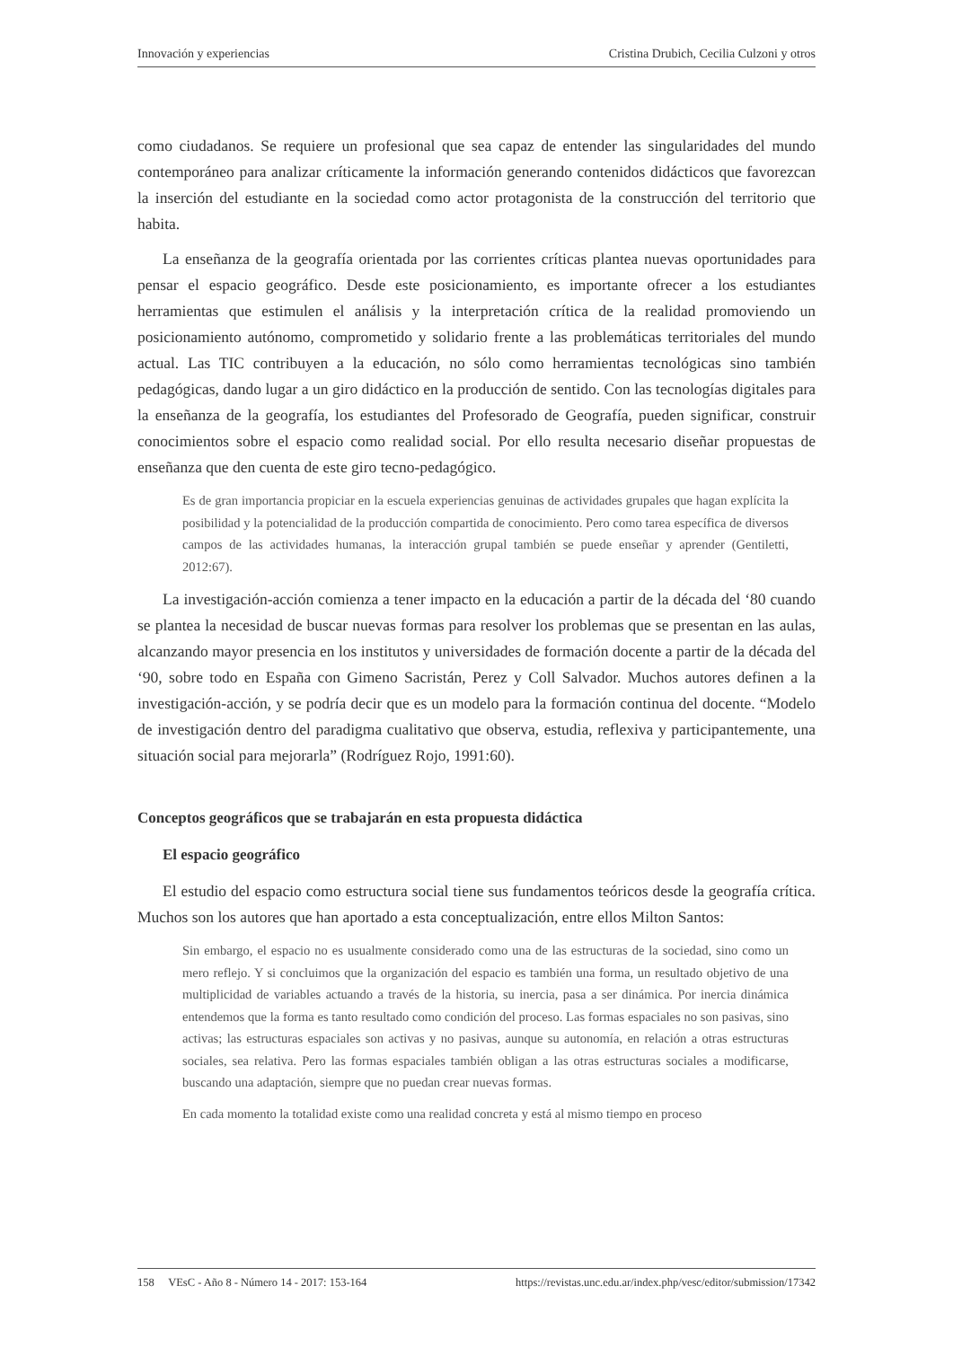Innovación y experiencias Cristina Drubich, Cecilia Culzoni y otros
como ciudadanos. Se requiere un profesional que sea capaz de entender las singularidades del mundo contemporáneo para analizar críticamente la información generando contenidos didácticos que favorezcan la inserción del estudiante en la sociedad como actor protagonista de la construcción del territorio que habita.
La enseñanza de la geografía orientada por las corrientes críticas plantea nuevas oportunidades para pensar el espacio geográfico. Desde este posicionamiento, es importante ofrecer a los estudiantes herramientas que estimulen el análisis y la interpretación crítica de la realidad promoviendo un posicionamiento autónomo, comprometido y solidario frente a las problemáticas territoriales del mundo actual. Las TIC contribuyen a la educación, no sólo como herramientas tecnológicas sino también pedagógicas, dando lugar a un giro didáctico en la producción de sentido. Con las tecnologías digitales para la enseñanza de la geografía, los estudiantes del Profesorado de Geografía, pueden significar, construir conocimientos sobre el espacio como realidad social. Por ello resulta necesario diseñar propuestas de enseñanza que den cuenta de este giro tecno-pedagógico.
Es de gran importancia propiciar en la escuela experiencias genuinas de actividades grupales que hagan explícita la posibilidad y la potencialidad de la producción compartida de conocimiento. Pero como tarea específica de diversos campos de las actividades humanas, la interacción grupal también se puede enseñar y aprender (Gentiletti, 2012:67).
La investigación-acción comienza a tener impacto en la educación a partir de la década del ‘80 cuando se plantea la necesidad de buscar nuevas formas para resolver los problemas que se presentan en las aulas, alcanzando mayor presencia en los institutos y universidades de formación docente a partir de la década del ‘90, sobre todo en España con Gimeno Sacristán, Perez y Coll Salvador. Muchos autores definen a la investigación-acción, y se podría decir que es un modelo para la formación continua del docente. “Modelo de investigación dentro del paradigma cualitativo que observa, estudia, reflexiva y participantemente, una situación social para mejorarla” (Rodríguez Rojo, 1991:60).
Conceptos geográficos que se trabajarán en esta propuesta didáctica
El espacio geográfico
El estudio del espacio como estructura social tiene sus fundamentos teóricos desde la geografía crítica. Muchos son los autores que han aportado a esta conceptualización, entre ellos Milton Santos:
Sin embargo, el espacio no es usualmente considerado como una de las estructuras de la sociedad, sino como un mero reflejo. Y si concluimos que la organización del espacio es también una forma, un resultado objetivo de una multiplicidad de variables actuando a través de la historia, su inercia, pasa a ser dinámica. Por inercia dinámica entendemos que la forma es tanto resultado como condición del proceso. Las formas espaciales no son pasivas, sino activas; las estructuras espaciales son activas y no pasivas, aunque su autonomía, en relación a otras estructuras sociales, sea relativa. Pero las formas espaciales también obligan a las otras estructuras sociales a modificarse, buscando una adaptación, siempre que no puedan crear nuevas formas.
En cada momento la totalidad existe como una realidad concreta y está al mismo tiempo en proceso
158 VEsC - Año 8 - Número 14 - 2017: 153-164 https://revistas.unc.edu.ar/index.php/vesc/editor/submission/17342